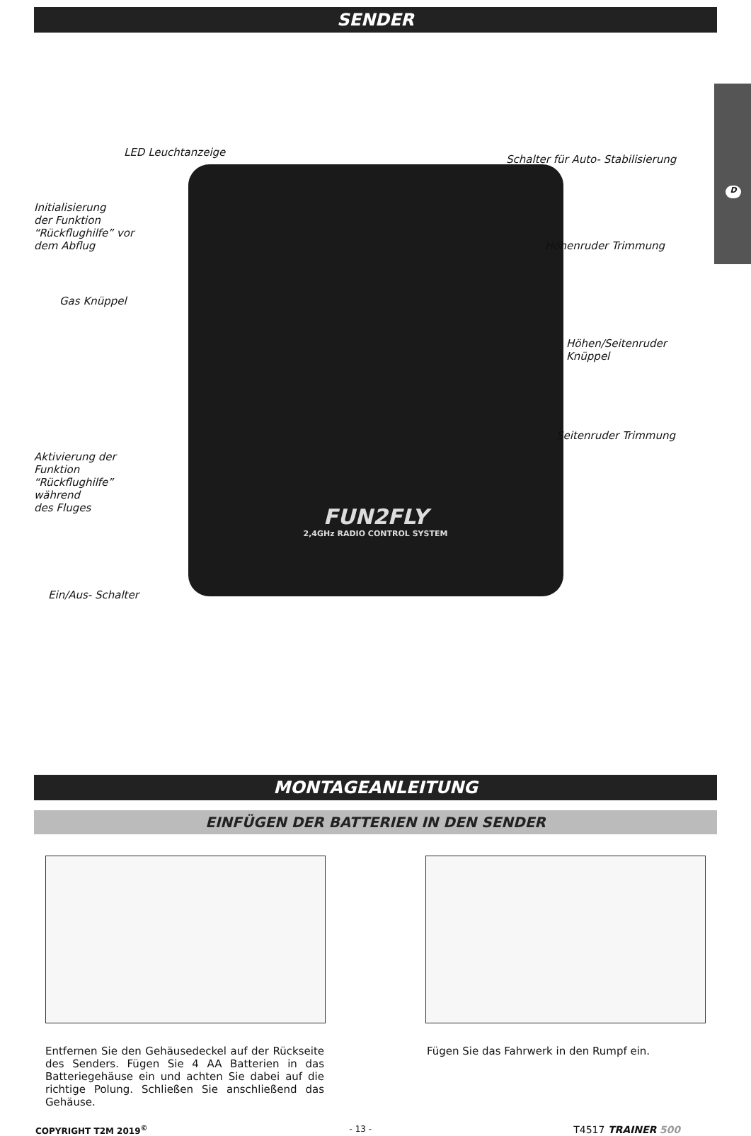D
SENDER
FUN2FLY
2,4GHz RADIO CONTROL SYSTEM
LED Leuchtanzeige
Schalter für Auto- Stabilisierung
Initialisierung
der Funktion
“Rückflughilfe” vor
dem Abflug
Höhenruder Trimmung
Gas Knüppel
Höhen/Seitenruder
Knüppel
Seitenruder Trimmung
Aktivierung der
Funktion
“Rückflughilfe”
während
des Fluges
Ein/Aus- Schalter
MONTAGEANLEITUNG
EINFÜGEN DER BATTERIEN IN DEN SENDER
Entfernen Sie den Gehäusedeckel auf der Rückseite des Senders. Fügen Sie 4 AA Batterien in das Batteriegehäuse ein und achten Sie dabei auf die richtige Polung. Schließen Sie anschließend das Gehäuse.
Fügen Sie das Fahrwerk in den Rumpf ein.
COPYRIGHT T2M 2019<sup>©</sup> - 13 - T4517 TRAINER 500